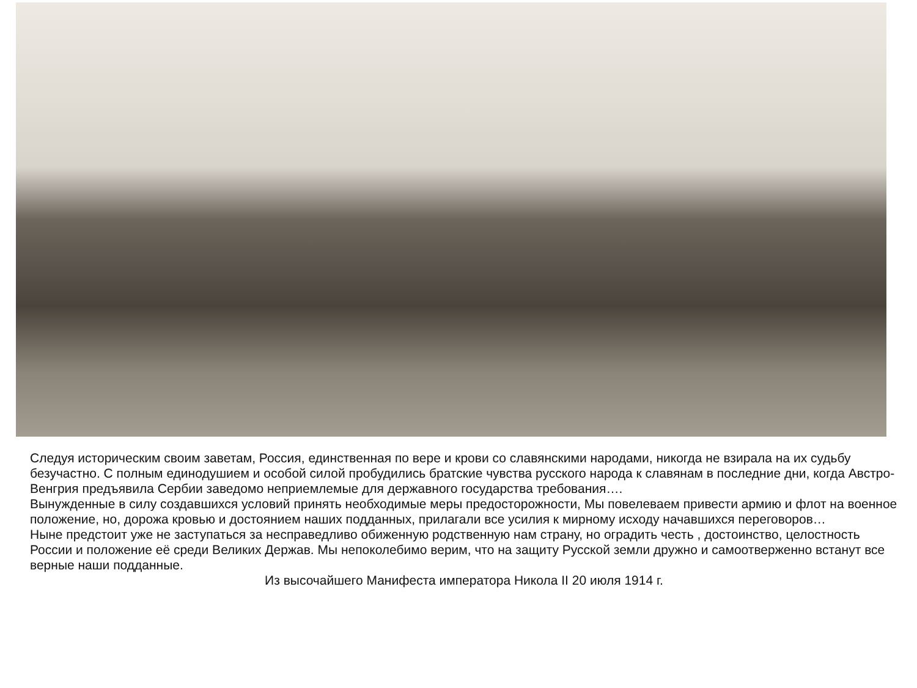Следуя историческим своим заветам, Россия, единственная по вере и крови со славянскими народами, никогда не взирала на их судьбу безучастно. С полным единодушием и особой силой пробудились братские чувства русского народа к славянам в последние дни, когда Австро-Венгрия предъявила Сербии заведомо неприемлемые для державного государства требования….
Вынужденные в силу создавшихся условий принять необходимые меры предосторожности, Мы повелеваем привести армию и флот на военное положение, но, дорожа кровью и достоянием наших подданных, прилагали все усилия к мирному исходу начавшихся переговоров…
Ныне предстоит уже не заступаться за несправедливо обиженную родственную нам страну, но оградить честь , достоинство, целостность России и положение её среди Великих Держав. Мы непоколебимо верим, что на защиту Русской земли дружно и самоотверженно встанут все верные наши подданные.
Из высочайшего Манифеста императора Никола II 20 июля 1914 г.